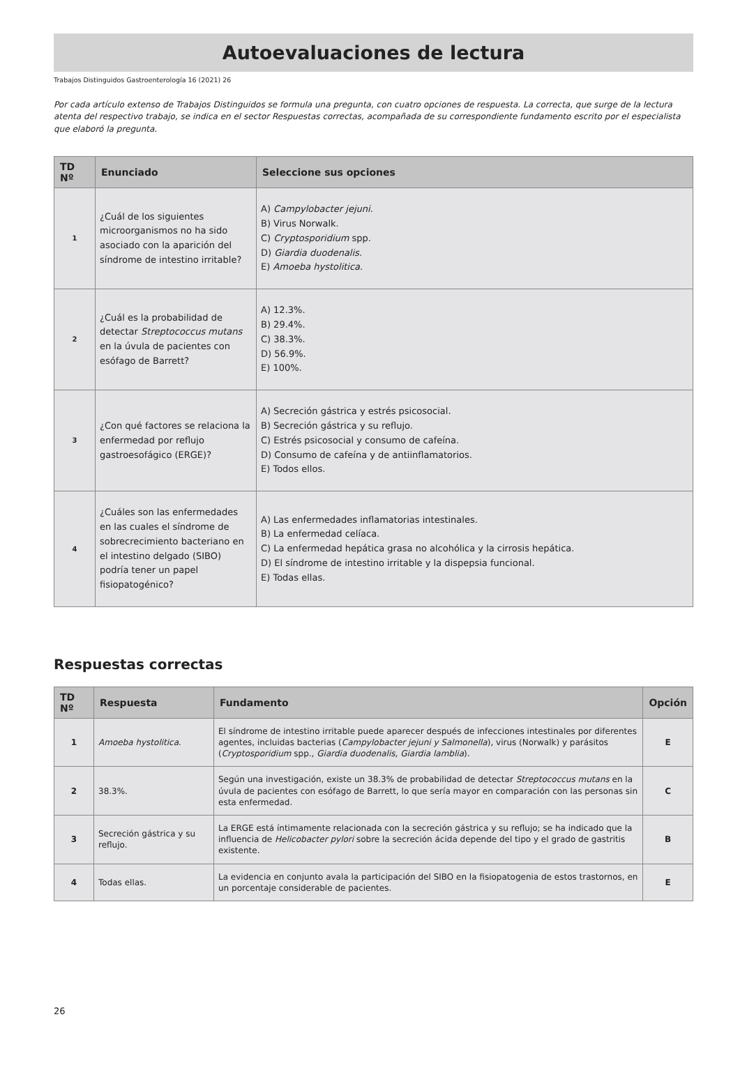Autoevaluaciones de lectura
Trabajos Distinguidos Gastroenterología 16 (2021) 26
Por cada artículo extenso de Trabajos Distinguidos se formula una pregunta, con cuatro opciones de respuesta. La correcta, que surge de la lectura atenta del respectivo trabajo, se indica en el sector Respuestas correctas, acompañada de su correspondiente fundamento escrito por el especialista que elaboró la pregunta.
| TD Nº | Enunciado | Seleccione sus opciones |
| --- | --- | --- |
| 1 | ¿Cuál de los siguientes microorganismos no ha sido asociado con la aparición del síndrome de intestino irritable? | A) Campylobacter jejuni. B) Virus Norwalk. C) Cryptosporidium spp. D) Giardia duodenalis. E) Amoeba hystolitica . |
| 2 | ¿Cuál es la probabilidad de detectar Streptococcus mutans en la úvula de pacientes con esófago de Barrett? | A) 12.3%. B) 29.4%. C) 38.3%. D) 56.9%. E) 100%. |
| 3 | ¿Con qué factores se relaciona la enfermedad por reflujo gastroesofágico (ERGE)? | A) Secreción gástrica y estrés psicosocial. B) Secreción gástrica y su reflujo. C) Estrés psicosocial y consumo de cafeína. D) Consumo de cafeína y de antiinflamatorios. E) Todos ellos. |
| 4 | ¿Cuáles son las enfermedades en las cuales el síndrome de sobrecrecimiento bacteriano en el intestino delgado (SIBO) podría tener un papel fisiopatogénico? | A) Las enfermedades inflamatorias intestinales. B) La enfermedad celíaca. C) La enfermedad hepática grasa no alcohólica y la cirrosis hepática. D) El síndrome de intestino irritable y la dispepsia funcional. E) Todas ellas. |
Respuestas correctas
| TD Nº | Respuesta | Fundamento | Opción |
| --- | --- | --- | --- |
| 1 | Amoeba hystolitica . | El síndrome de intestino irritable puede aparecer después de infecciones intestinales por diferentes agentes, incluidas bacterias ( Campylobacter jejuni y Salmonella ), virus (Norwalk) y parásitos ( Cryptosporidium spp., Giardia duodenalis, Giardia lamblia ). | E |
| 2 | 38.3%. | Según una investigación, existe un 38.3% de probabilidad de detectar Streptococcus mutans en la úvula de pacientes con esófago de Barrett, lo que sería mayor en comparación con las personas sin esta enfermedad. | C |
| 3 | Secreción gástrica y su reflujo. | La ERGE está íntimamente relacionada con la secreción gástrica y su reflujo; se ha indicado que la influencia de Helicobacter pylori sobre la secreción ácida depende del tipo y el grado de gastritis existente. | B |
| 4 | Todas ellas. | La evidencia en conjunto avala la participación del SIBO en la fisiopatogenia de estos trastornos, en un porcentaje considerable de pacientes. | E |
26